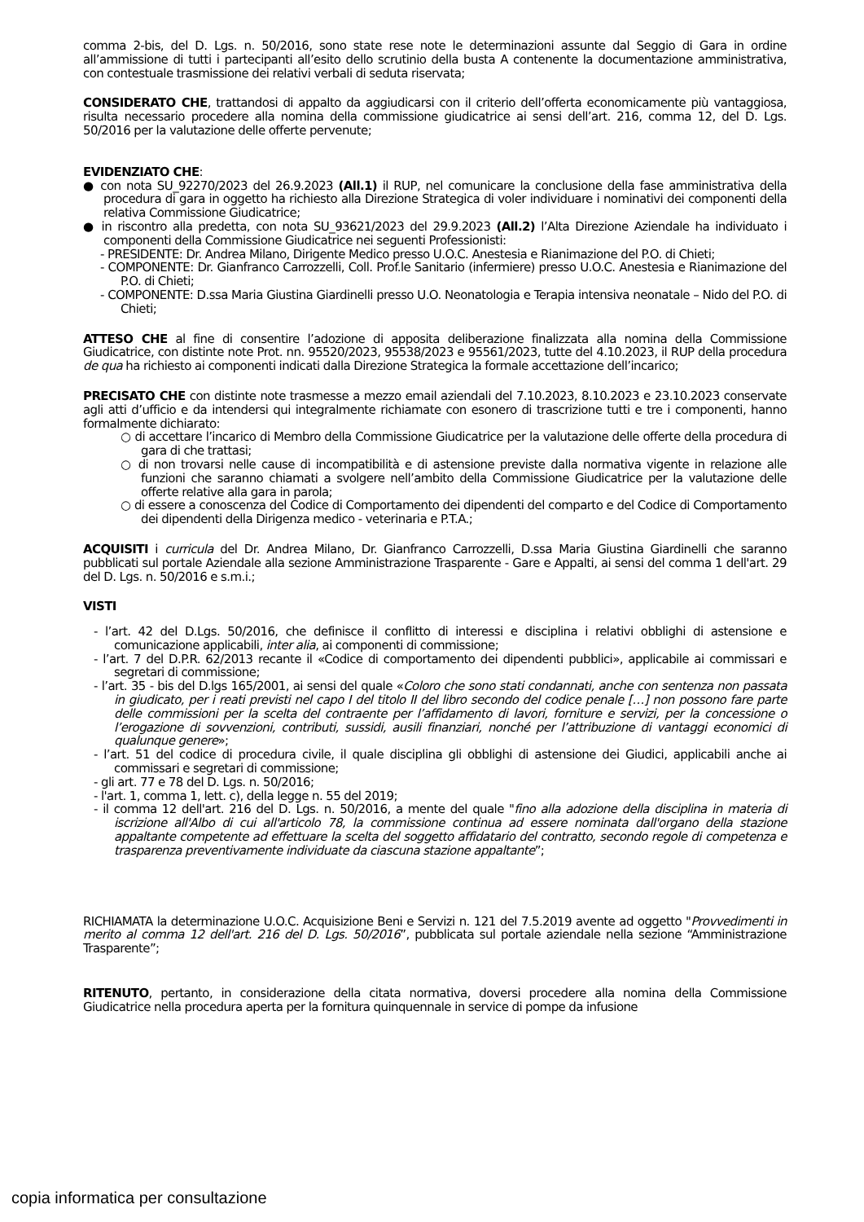comma 2-bis, del D. Lgs. n. 50/2016, sono state rese note le determinazioni assunte dal Seggio di Gara in ordine all’ammissione di tutti i partecipanti all’esito dello scrutinio della busta A contenente la documentazione amministrativa, con contestuale trasmissione dei relativi verbali di seduta riservata;
CONSIDERATO CHE, trattandosi di appalto da aggiudicarsi con il criterio dell’offerta economicamente più vantaggiosa, risulta necessario procedere alla nomina della commissione giudicatrice ai sensi dell’art. 216, comma 12, del D. Lgs. 50/2016 per la valutazione delle offerte pervenute;
EVIDENZIATO CHE:
● con nota SU_92270/2023 del 26.9.2023 (All.1) il RUP, nel comunicare la conclusione della fase amministrativa della procedura di gara in oggetto ha richiesto alla Direzione Strategica di voler individuare i nominativi dei componenti della relativa Commissione Giudicatrice;
● in riscontro alla predetta, con nota SU_93621/2023 del 29.9.2023 (All.2) l’Alta Direzione Aziendale ha individuato i componenti della Commissione Giudicatrice nei seguenti Professionisti:
- PRESIDENTE: Dr. Andrea Milano, Dirigente Medico presso U.O.C. Anestesia e Rianimazione del P.O. di Chieti;
- COMPONENTE: Dr. Gianfranco Carrozzelli, Coll. Prof.le Sanitario (infermiere) presso U.O.C. Anestesia e Rianimazione del P.O. di Chieti;
- COMPONENTE: D.ssa Maria Giustina Giardinelli presso U.O. Neonatologia e Terapia intensiva neonatale – Nido del P.O. di Chieti;
ATTESO CHE al fine di consentire l’adozione di apposita deliberazione finalizzata alla nomina della Commissione Giudicatrice, con distinte note Prot. nn. 95520/2023, 95538/2023 e 95561/2023, tutte del 4.10.2023, il RUP della procedura de qua ha richiesto ai componenti indicati dalla Direzione Strategica la formale accettazione dell’incarico;
PRECISATO CHE con distinte note trasmesse a mezzo email aziendali del 7.10.2023, 8.10.2023 e 23.10.2023 conservate agli atti d’ufficio e da intendersi qui integralmente richiamate con esonero di trascrizione tutti e tre i componenti, hanno formalmente dichiarato:
○ di accettare l’incarico di Membro della Commissione Giudicatrice per la valutazione delle offerte della procedura di gara di che trattasi;
○ di non trovarsi nelle cause di incompatibilità e di astensione previste dalla normativa vigente in relazione alle funzioni che saranno chiamati a svolgere nell’ambito della Commissione Giudicatrice per la valutazione delle offerte relative alla gara in parola;
○ di essere a conoscenza del Codice di Comportamento dei dipendenti del comparto e del Codice di Comportamento dei dipendenti della Dirigenza medico - veterinaria e P.T.A.;
ACQUISITI i curricula del Dr. Andrea Milano, Dr. Gianfranco Carrozzelli, D.ssa Maria Giustina Giardinelli che saranno pubblicati sul portale Aziendale alla sezione Amministrazione Trasparente - Gare e Appalti, ai sensi del comma 1 dell'art. 29 del D. Lgs. n. 50/2016 e s.m.i.;
VISTI
- l’art. 42 del D.Lgs. 50/2016, che definisce il conflitto di interessi e disciplina i relativi obblighi di astensione e comunicazione applicabili, inter alia, ai componenti di commissione;
- l’art. 7 del D.P.R. 62/2013 recante il «Codice di comportamento dei dipendenti pubblici», applicabile ai commissari e segretari di commissione;
- l’art. 35 - bis del D.lgs 165/2001, ai sensi del quale «Coloro che sono stati condannati, anche con sentenza non passata in giudicato, per i reati previsti nel capo I del titolo II del libro secondo del codice penale […] non possono fare parte delle commissioni per la scelta del contraente per l’affidamento di lavori, forniture e servizi, per la concessione o l’erogazione di sovvenzioni, contributi, sussidi, ausili finanziari, nonché per l’attribuzione di vantaggi economici di qualunque genere»;
- l’art. 51 del codice di procedura civile, il quale disciplina gli obblighi di astensione dei Giudici, applicabili anche ai commissari e segretari di commissione;
- gli art. 77 e 78 del D. Lgs. n. 50/2016;
- l'art. 1, comma 1, lett. c), della legge n. 55 del 2019;
- il comma 12 dell'art. 216 del D. Lgs. n. 50/2016, a mente del quale "fino alla adozione della disciplina in materia di iscrizione all'Albo di cui all'articolo 78, la commissione continua ad essere nominata dall'organo della stazione appaltante competente ad effettuare la scelta del soggetto affidatario del contratto, secondo regole di competenza e trasparenza preventivamente individuate da ciascuna stazione appaltante”;
RICHIAMATA la determinazione U.O.C. Acquisizione Beni e Servizi n. 121 del 7.5.2019 avente ad oggetto "Provvedimenti in merito al comma 12 dell'art. 216 del D. Lgs. 50/2016”, pubblicata sul portale aziendale nella sezione “Amministrazione Trasparente”;
RITENUTO, pertanto, in considerazione della citata normativa, doversi procedere alla nomina della Commissione Giudicatrice nella procedura aperta per la fornitura quinquennale in service di pompe da infusione
copia informatica per consultazione